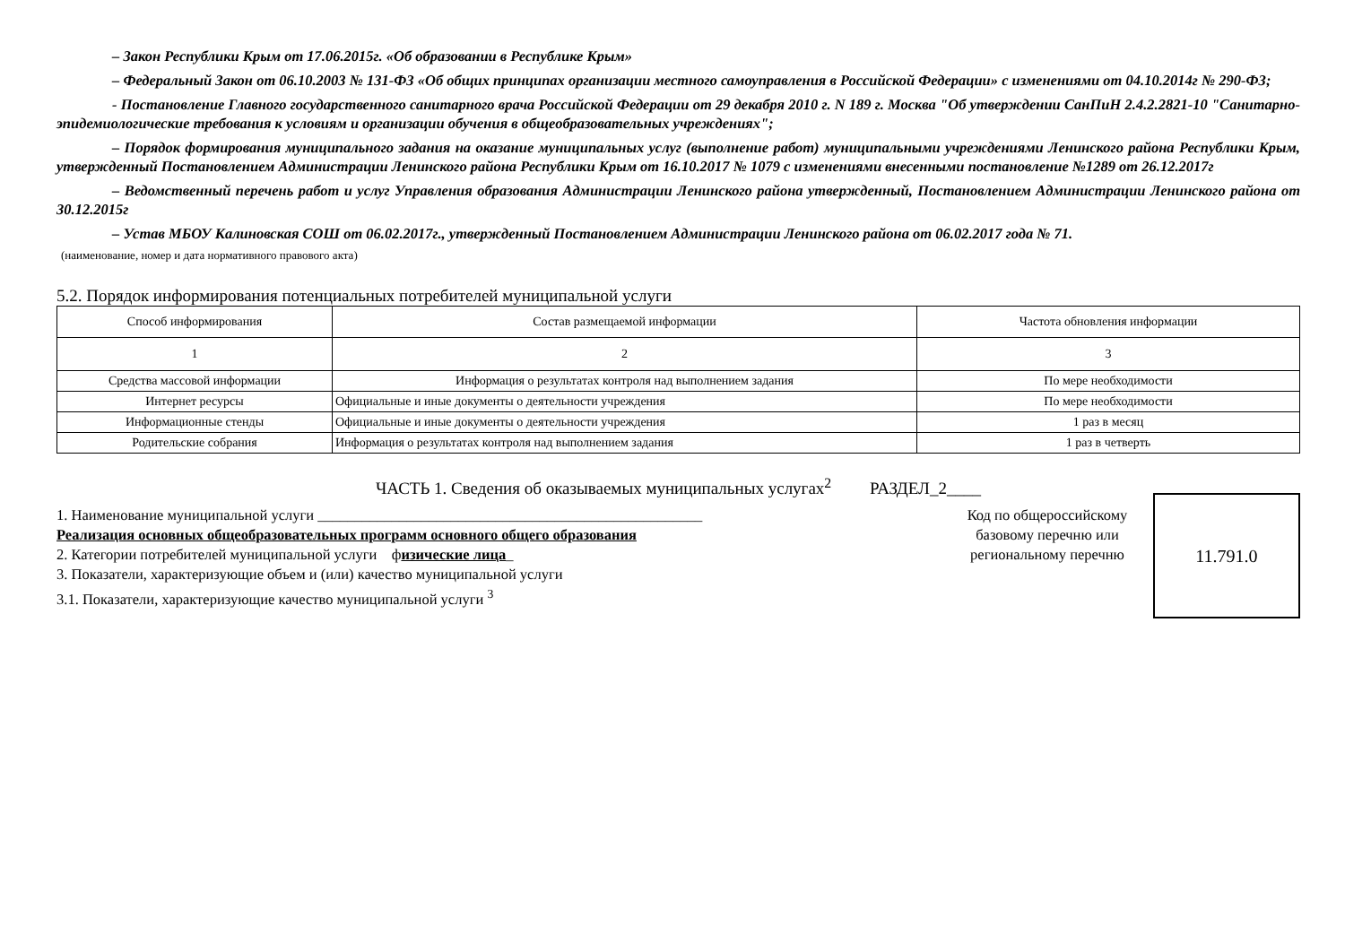– Закон Республики Крым от 17.06.2015г. «Об образовании в Республике Крым»
– Федеральный Закон от 06.10.2003 № 131-ФЗ «Об общих принципах организации местного самоуправления в Российской Федерации» с изменениями от 04.10.2014г № 290-ФЗ;
- Постановление Главного государственного санитарного врача Российской Федерации от 29 декабря 2010 г. N 189 г. Москва "Об утверждении СанПиН 2.4.2.2821-10 "Санитарно-эпидемиологические требования к условиям и организации обучения в общеобразовательных учреждениях";
– Порядок формирования муниципального задания на оказание муниципальных услуг (выполнение работ) муниципальными учреждениями Ленинского района Республики Крым, утвержденный Постановлением Администрации Ленинского района Республики Крым от 16.10.2017 № 1079 с изменениями внесенными постановление №1289 от 26.12.2017г
– Ведомственный перечень работ и услуг Управления образования Администрации Ленинского района утвержденный, Постановлением Администрации Ленинского района от 30.12.2015г
– Устав МБОУ Калиновская СОШ от 06.02.2017г., утвержденный Постановлением Администрации Ленинского района от 06.02.2017 года № 71.
(наименование, номер и дата нормативного правового акта)
5.2. Порядок информирования потенциальных потребителей муниципальной услуги
| Способ информирования | Состав размещаемой информации | Частота обновления информации |
| 1 | 2 | 3 |
| Средства массовой информации | Информация о результатах контроля над выполнением задания | По мере необходимости |
| Интернет ресурсы | Официальные и иные документы о деятельности учреждения | По мере необходимости |
| Информационные стенды | Официальные и иные документы о деятельности учреждения | 1 раз в месяц |
| Родительские собрания | Информация о результатах контроля над выполнением задания | 1 раз в четверть |
ЧАСТЬ 1. Сведения об оказываемых муниципальных услугах<sup>2</sup> РАЗДЕЛ_2____
1. Наименование муниципальной услуги ____________________________________________________
Реализация основных общеобразовательных программ основного общего образования
2. Категории потребителей муниципальной услуги физические лица_
3. Показатели, характеризующие объем и (или) качество муниципальной услуги
3.1. Показатели, характеризующие качество муниципальной услуги <sup>3</sup>
Код по общероссийскому базовому перечню или региональному перечню
11.791.0